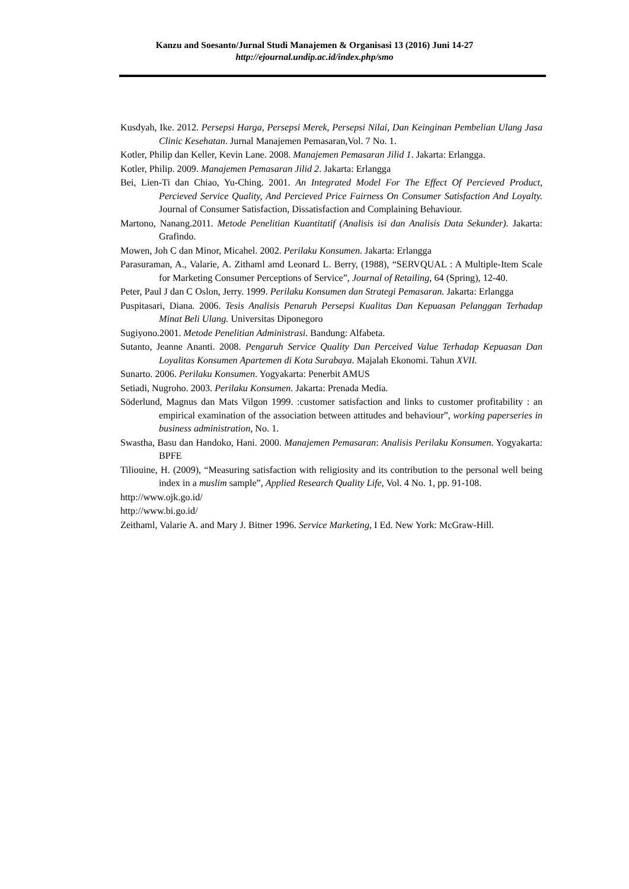Kanzu and Soesanto/Jurnal Studi Manajemen & Organisasi 13 (2016) Juni 14-27
http://ejournal.undip.ac.id/index.php/smo
Kusdyah, Ike. 2012. Persepsi Harga, Persepsi Merek, Persepsi Nilai, Dan Keinginan Pembelian Ulang Jasa Clinic Kesehatan. Jurnal Manajemen Pemasaran,Vol. 7 No. 1.
Kotler, Philip dan Keller, Kevin Lane. 2008. Manajemen Pemasaran Jilid 1. Jakarta: Erlangga.
Kotler, Philip. 2009. Manajemen Pemasaran Jilid 2. Jakarta: Erlangga
Bei, Lien-Ti dan Chiao, Yu-Ching. 2001. An Integrated Model For The Effect Of Percieved Product, Percieved Service Quality, And Percieved Price Fairness On Consumer Satisfaction And Loyalty. Journal of Consumer Satisfaction, Dissatisfaction and Complaining Behaviour.
Martono, Nanang.2011. Metode Penelitian Kuantitatif (Analisis isi dan Analisis Data Sekunder). Jakarta: Grafindo.
Mowen, Joh C dan Minor, Micahel. 2002. Perilaku Konsumen. Jakarta: Erlangga
Parasuraman, A., Valarie, A. Zithaml amd Leonard L. Berry, (1988), “SERVQUAL : A Multiple-Item Scale for Marketing Consumer Perceptions of Service”, Journal of Retailing, 64 (Spring), 12-40.
Peter, Paul J dan C Oslon, Jerry. 1999. Perilaku Konsumen dan Strategi Pemasaran. Jakarta: Erlangga
Puspitasari, Diana. 2006. Tesis Analisis Penaruh Persepsi Kualitas Dan Kepuasan Pelanggan Terhadap Minat Beli Ulang. Universitas Diponegoro
Sugiyono.2001. Metode Penelitian Administrasi. Bandung: Alfabeta.
Sutanto, Jeanne Ananti. 2008. Pengaruh Service Quality Dan Perceived Value Terhadap Kepuasan Dan Loyalitas Konsumen Apartemen di Kota Surabaya. Majalah Ekonomi. Tahun XVII.
Sunarto. 2006. Perilaku Konsumen. Yogyakarta: Penerbit AMUS
Setiadi, Nugroho. 2003. Perilaku Konsumen. Jakarta: Prenada Media.
Söderlund, Magnus dan Mats Vilgon 1999. :customer satisfaction and links to customer profitability : an empirical examination of the association between attitudes and behaviour”, working paperseries in business administration, No. 1.
Swastha, Basu dan Handoko, Hani. 2000. Manajemen Pemasaran: Analisis Perilaku Konsumen. Yogyakarta: BPFE
Tiliouine, H. (2009), “Measuring satisfaction with religiosity and its contribution to the personal well being index in a muslim sample”, Applied Research Quality Life, Vol. 4 No. 1, pp. 91-108.
http://www.ojk.go.id/
http://www.bi.go.id/
Zeithaml, Valarie A. and Mary J. Bitner 1996. Service Marketing, I Ed. New York: McGraw-Hill.